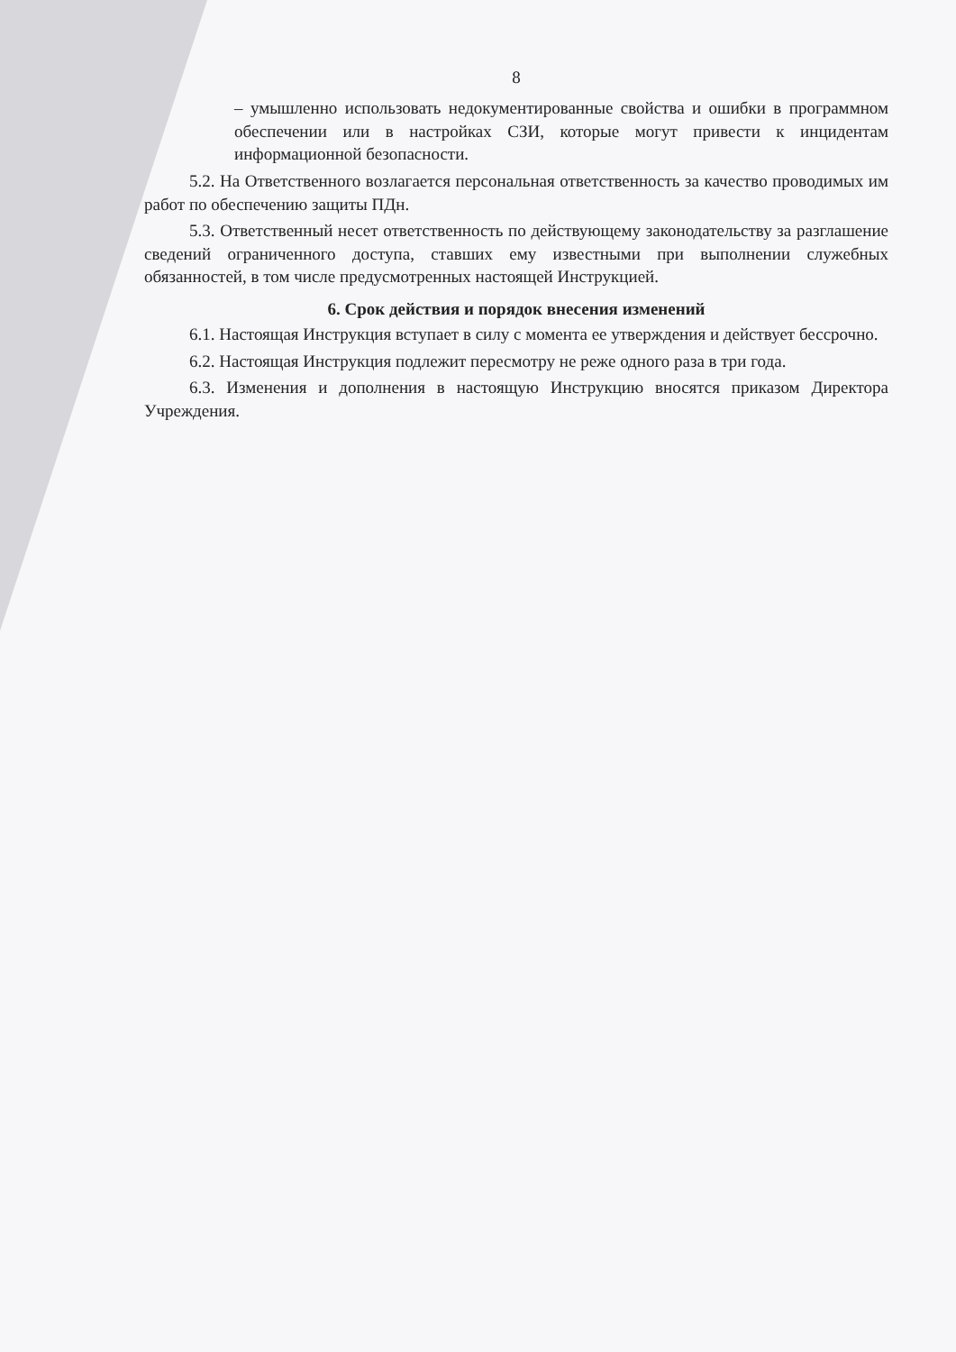8
– умышленно использовать недокументированные свойства и ошибки в программном обеспечении или в настройках СЗИ, которые могут привести к инцидентам информационной безопасности.
5.2. На Ответственного возлагается персональная ответственность за качество проводимых им работ по обеспечению защиты ПДн.
5.3. Ответственный несет ответственность по действующему законодательству за разглашение сведений ограниченного доступа, ставших ему известными при выполнении служебных обязанностей, в том числе предусмотренных настоящей Инструкцией.
6. Срок действия и порядок внесения изменений
6.1. Настоящая Инструкция вступает в силу с момента ее утверждения и действует бессрочно.
6.2. Настоящая Инструкция подлежит пересмотру не реже одного раза в три года.
6.3. Изменения и дополнения в настоящую Инструкцию вносятся приказом Директора Учреждения.